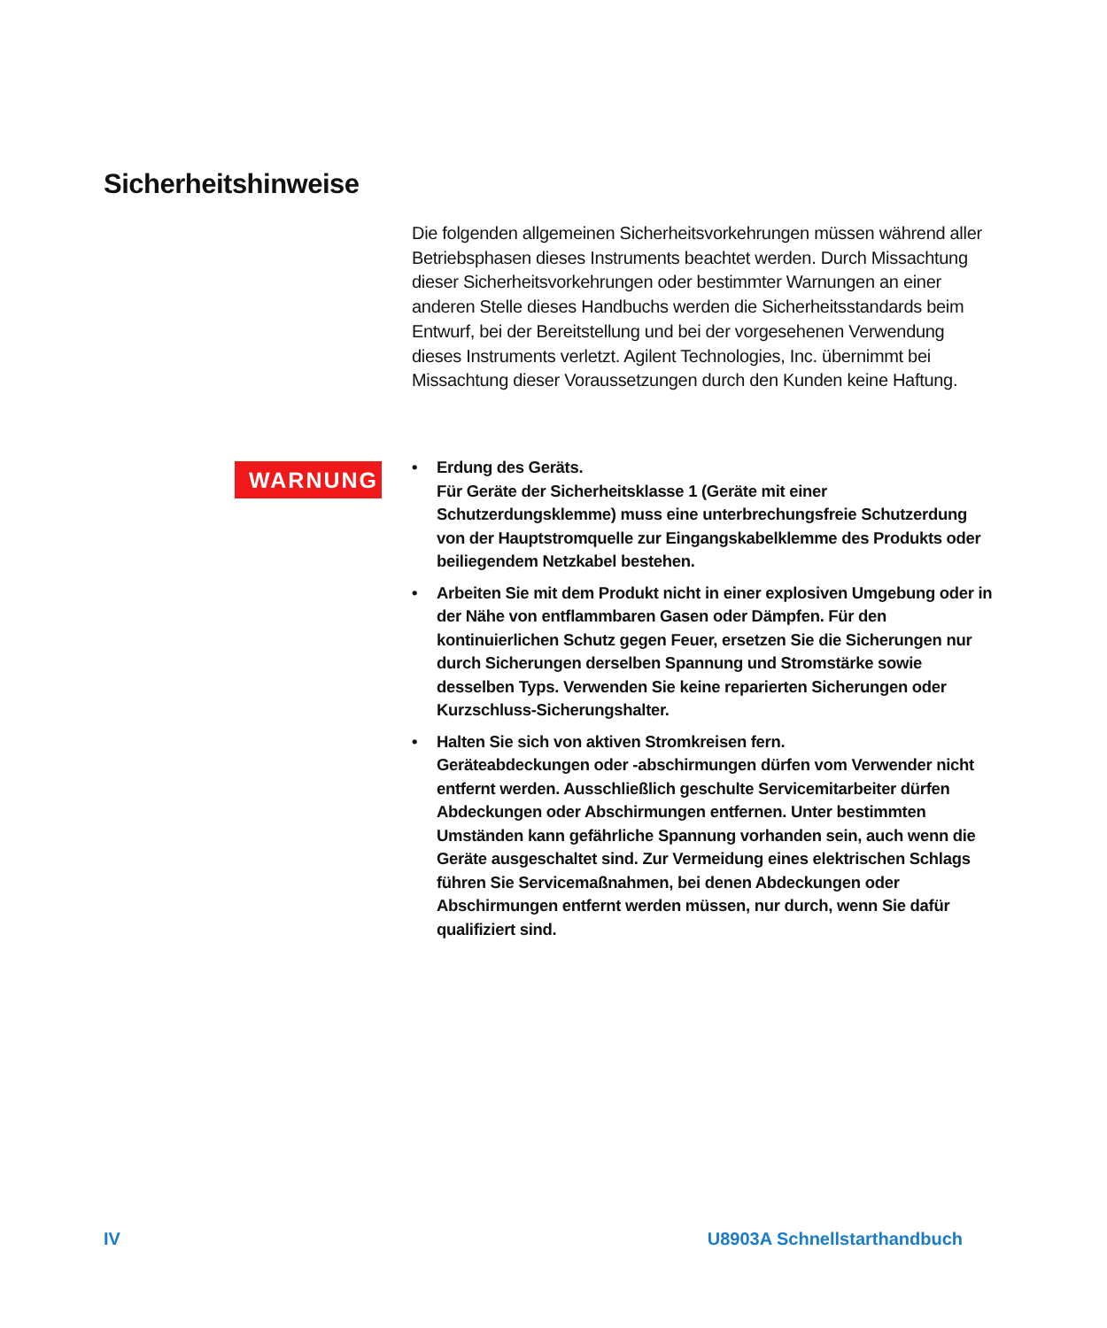Sicherheitshinweise
Die folgenden allgemeinen Sicherheitsvorkehrungen müssen während aller Betriebsphasen dieses Instruments beachtet werden. Durch Missachtung dieser Sicherheitsvorkehrungen oder bestimmter Warnungen an einer anderen Stelle dieses Handbuchs werden die Sicherheitsstandards beim Entwurf, bei der Bereitstellung und bei der vorgesehenen Verwendung dieses Instruments verletzt. Agilent Technologies, Inc. übernimmt bei Missachtung dieser Voraussetzungen durch den Kunden keine Haftung.
WARNUNG
• Erdung des Geräts.
Für Geräte der Sicherheitsklasse 1 (Geräte mit einer Schutzerdungsklemme) muss eine unterbrechungsfreie Schutzerdung von der Hauptstromquelle zur Eingangskabelklemme des Produkts oder beiliegendem Netzkabel bestehen.
• Arbeiten Sie mit dem Produkt nicht in einer explosiven Umgebung oder in der Nähe von entflammbaren Gasen oder Dämpfen. Für den kontinuierlichen Schutz gegen Feuer, ersetzen Sie die Sicherungen nur durch Sicherungen derselben Spannung und Stromstärke sowie desselben Typs. Verwenden Sie keine reparierten Sicherungen oder Kurzschluss-Sicherungshalter.
• Halten Sie sich von aktiven Stromkreisen fern.
Geräteabdeckungen oder -abschirmungen dürfen vom Verwender nicht entfernt werden. Ausschließlich geschulte Servicemitarbeiter dürfen Abdeckungen oder Abschirmungen entfernen. Unter bestimmten Umständen kann gefährliche Spannung vorhanden sein, auch wenn die Geräte ausgeschaltet sind. Zur Vermeidung eines elektrischen Schlags führen Sie Servicemaßnahmen, bei denen Abdeckungen oder Abschirmungen entfernt werden müssen, nur durch, wenn Sie dafür qualifiziert sind.
IV U8903A Schnellstarthandbuch